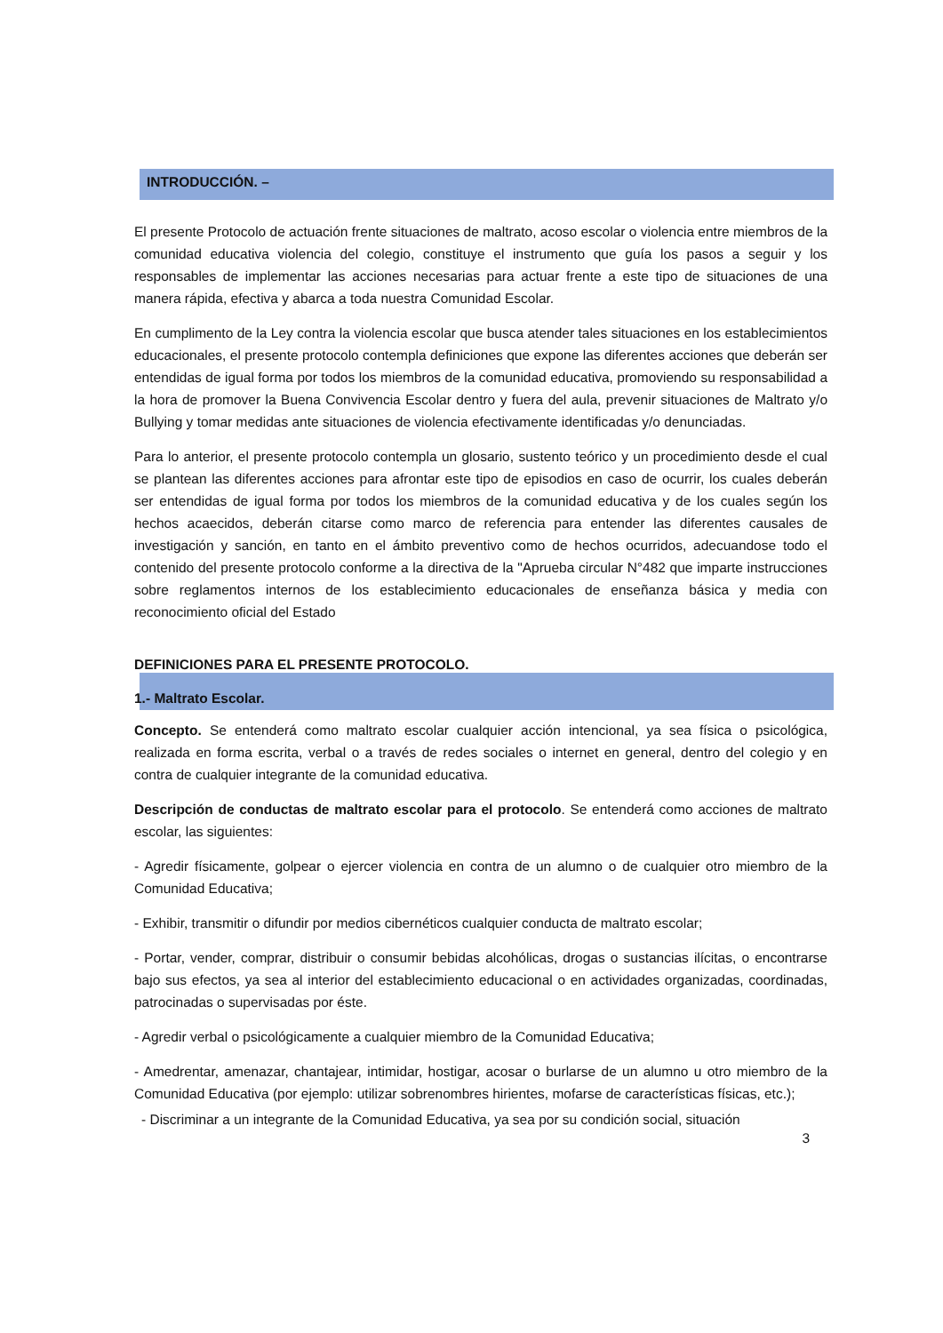INTRODUCCIÓN. –
El presente Protocolo de actuación frente situaciones de maltrato, acoso escolar o violencia entre miembros de la comunidad educativa violencia del colegio, constituye el instrumento que guía los pasos a seguir y los responsables de implementar las acciones necesarias para actuar frente a este tipo de situaciones de una manera rápida, efectiva y abarca a toda nuestra Comunidad Escolar.
En cumplimento de la Ley contra la violencia escolar que busca atender tales situaciones en los establecimientos educacionales, el presente protocolo contempla definiciones que expone las diferentes acciones que deberán ser entendidas de igual forma por todos los miembros de la comunidad educativa, promoviendo su responsabilidad a la hora de promover la Buena Convivencia Escolar dentro y fuera del aula, prevenir situaciones de Maltrato y/o Bullying y tomar medidas ante situaciones de violencia efectivamente identificadas y/o denunciadas.
Para lo anterior, el presente protocolo contempla un glosario, sustento teórico y un procedimiento desde el cual se plantean las diferentes acciones para afrontar este tipo de episodios en caso de ocurrir, los cuales deberán ser entendidas de igual forma por todos los miembros de la comunidad educativa y de los cuales según los hechos acaecidos, deberán citarse como marco de referencia para entender las diferentes causales de investigación y sanción, en tanto en el ámbito preventivo como de hechos ocurridos, adecuandose todo el contenido del presente protocolo conforme a la directiva de la "Aprueba circular N°482 que imparte instrucciones sobre reglamentos internos de los establecimiento educacionales de enseñanza básica y media con reconocimiento oficial del Estado
DEFINICIONES PARA EL PRESENTE PROTOCOLO.
1.- Maltrato Escolar.
Concepto. Se entenderá como maltrato escolar cualquier acción intencional, ya sea física o psicológica, realizada en forma escrita, verbal o a través de redes sociales o internet en general, dentro del colegio y en contra de cualquier integrante de la comunidad educativa.
Descripción de conductas de maltrato escolar para el protocolo. Se entenderá como acciones de maltrato escolar, las siguientes:
- Agredir físicamente, golpear o ejercer violencia en contra de un alumno o de cualquier otro miembro de la Comunidad Educativa;
- Exhibir, transmitir o difundir por medios cibernéticos cualquier conducta de maltrato escolar;
- Portar, vender, comprar, distribuir o consumir bebidas alcohólicas, drogas o sustancias ilícitas, o encontrarse bajo sus efectos, ya sea al interior del establecimiento educacional o en actividades organizadas, coordinadas, patrocinadas o supervisadas por éste.
- Agredir verbal o psicológicamente a cualquier miembro de la Comunidad Educativa;
- Amedrentar, amenazar, chantajear, intimidar, hostigar, acosar o burlarse de un alumno u otro miembro de la Comunidad Educativa (por ejemplo: utilizar sobrenombres hirientes, mofarse de características físicas, etc.);
- Discriminar a un integrante de la Comunidad Educativa, ya sea por su condición social, situación
3